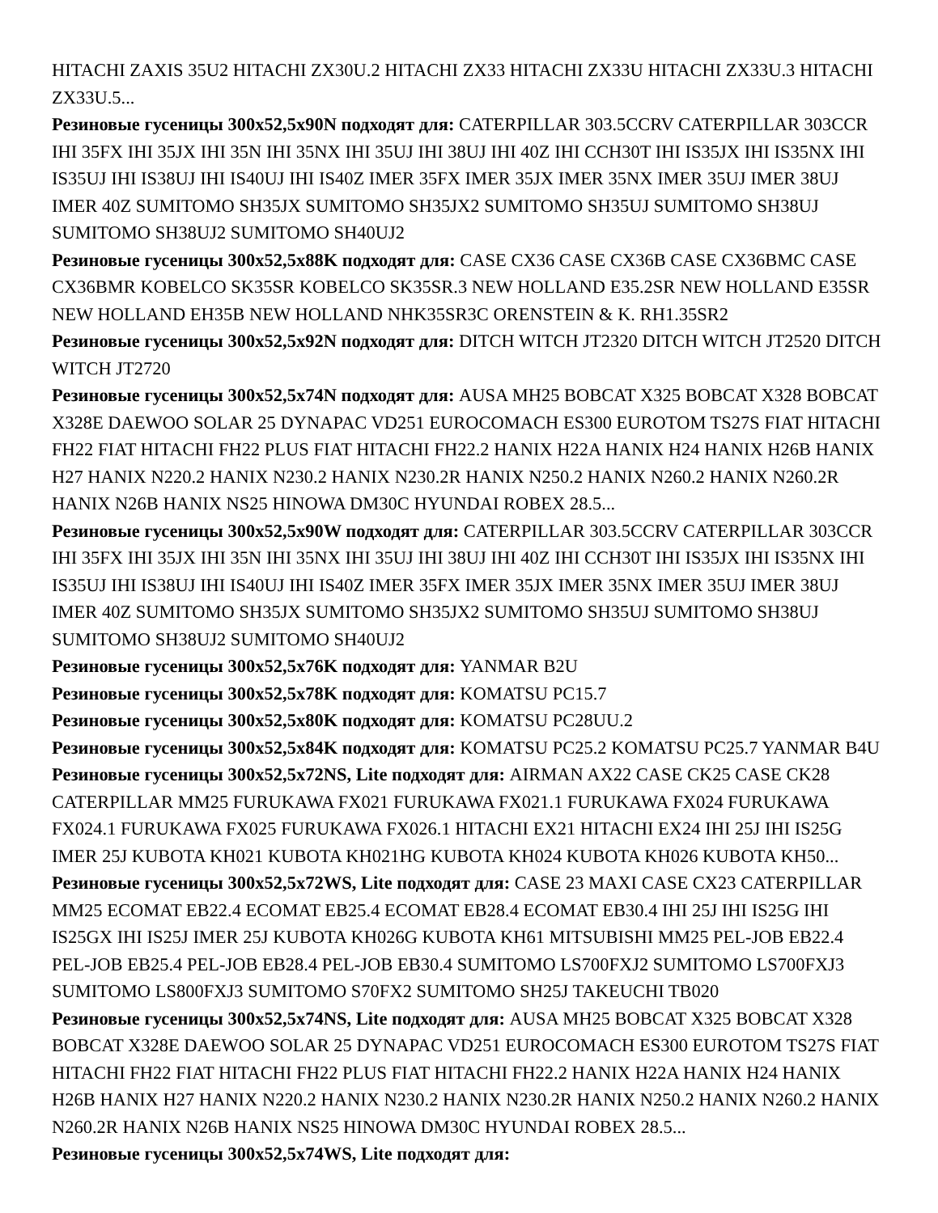HITACHI ZAXIS 35U2 HITACHI ZX30U.2 HITACHI ZX33 HITACHI ZX33U HITACHI ZX33U.3 HITACHI ZX33U.5...
Резиновые гусеницы 300x52,5x90N подходят для: CATERPILLAR 303.5CCRV CATERPILLAR 303CCR IHI 35FX IHI 35JX IHI 35N IHI 35NX IHI 35UJ IHI 38UJ IHI 40Z IHI CCH30T IHI IS35JX IHI IS35NX IHI IS35UJ IHI IS38UJ IHI IS40UJ IHI IS40Z IMER 35FX IMER 35JX IMER 35NX IMER 35UJ IMER 38UJ IMER 40Z SUMITOMO SH35JX SUMITOMO SH35JX2 SUMITOMO SH35UJ SUMITOMO SH38UJ SUMITOMO SH38UJ2 SUMITOMO SH40UJ2
Резиновые гусеницы 300x52,5x88K подходят для: CASE CX36 CASE CX36B CASE CX36BMC CASE CX36BMR KOBELCO SK35SR KOBELCO SK35SR.3 NEW HOLLAND E35.2SR NEW HOLLAND E35SR NEW HOLLAND EH35B NEW HOLLAND NHK35SR3C ORENSTEIN & K. RH1.35SR2
Резиновые гусеницы 300x52,5x92N подходят для: DITCH WITCH JT2320 DITCH WITCH JT2520 DITCH WITCH JT2720
Резиновые гусеницы 300x52,5x74N подходят для: AUSA MH25 BOBCAT X325 BOBCAT X328 BOBCAT X328E DAEWOO SOLAR 25 DYNAPAC VD251 EUROCOMACH ES300 EUROTOM TS27S FIAT HITACHI FH22 FIAT HITACHI FH22 PLUS FIAT HITACHI FH22.2 HANIX H22A HANIX H24 HANIX H26B HANIX H27 HANIX N220.2 HANIX N230.2 HANIX N230.2R HANIX N250.2 HANIX N260.2 HANIX N260.2R HANIX N26B HANIX NS25 HINOWA DM30C HYUNDAI ROBEX 28.5...
Резиновые гусеницы 300x52,5x90W подходят для: CATERPILLAR 303.5CCRV CATERPILLAR 303CCR IHI 35FX IHI 35JX IHI 35N IHI 35NX IHI 35UJ IHI 38UJ IHI 40Z IHI CCH30T IHI IS35JX IHI IS35NX IHI IS35UJ IHI IS38UJ IHI IS40UJ IHI IS40Z IMER 35FX IMER 35JX IMER 35NX IMER 35UJ IMER 38UJ IMER 40Z SUMITOMO SH35JX SUMITOMO SH35JX2 SUMITOMO SH35UJ SUMITOMO SH38UJ SUMITOMO SH38UJ2 SUMITOMO SH40UJ2
Резиновые гусеницы 300x52,5x76K подходят для: YANMAR B2U
Резиновые гусеницы 300x52,5x78K подходят для: KOMATSU PC15.7
Резиновые гусеницы 300x52,5x80K подходят для: KOMATSU PC28UU.2
Резиновые гусеницы 300x52,5x84K подходят для: KOMATSU PC25.2 KOMATSU PC25.7 YANMAR B4U
Резиновые гусеницы 300x52,5x72NS, Lite подходят для: AIRMAN AX22 CASE CK25 CASE CK28 CATERPILLAR MM25 FURUKAWA FX021 FURUKAWA FX021.1 FURUKAWA FX024 FURUKAWA FX024.1 FURUKAWA FX025 FURUKAWA FX026.1 HITACHI EX21 HITACHI EX24 IHI 25J IHI IS25G IMER 25J KUBOTA KH021 KUBOTA KH021HG KUBOTA KH024 KUBOTA KH026 KUBOTA KH50...
Резиновые гусеницы 300x52,5x72WS, Lite подходят для: CASE 23 MAXI CASE CX23 CATERPILLAR MM25 ECOMAT EB22.4 ECOMAT EB25.4 ECOMAT EB28.4 ECOMAT EB30.4 IHI 25J IHI IS25G IHI IS25GX IHI IS25J IMER 25J KUBOTA KH026G KUBOTA KH61 MITSUBISHI MM25 PEL-JOB EB22.4 PEL-JOB EB25.4 PEL-JOB EB28.4 PEL-JOB EB30.4 SUMITOMO LS700FXJ2 SUMITOMO LS700FXJ3 SUMITOMO LS800FXJ3 SUMITOMO S70FX2 SUMITOMO SH25J TAKEUCHI TB020
Резиновые гусеницы 300x52,5x74NS, Lite подходят для: AUSA MH25 BOBCAT X325 BOBCAT X328 BOBCAT X328E DAEWOO SOLAR 25 DYNAPAC VD251 EUROCOMACH ES300 EUROTOM TS27S FIAT HITACHI FH22 FIAT HITACHI FH22 PLUS FIAT HITACHI FH22.2 HANIX H22A HANIX H24 HANIX H26B HANIX H27 HANIX N220.2 HANIX N230.2 HANIX N230.2R HANIX N250.2 HANIX N260.2 HANIX N260.2R HANIX N26B HANIX NS25 HINOWA DM30C HYUNDAI ROBEX 28.5...
Резиновые гусеницы 300x52,5x74WS, Lite подходят для: